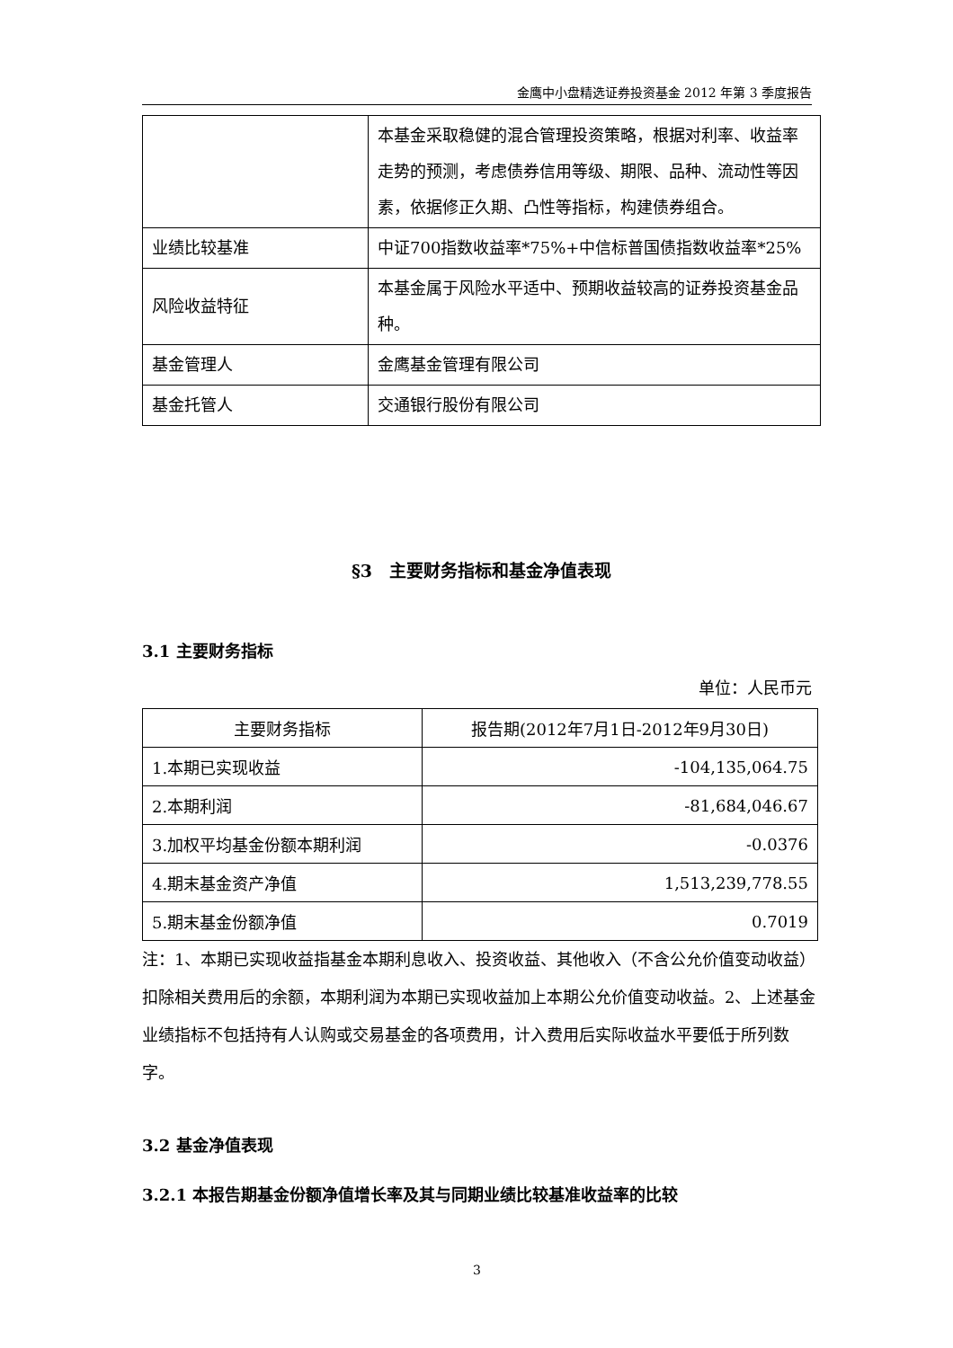金鹰中小盘精选证券投资基金 2012 年第 3 季度报告
| | 本基金采取稳健的混合管理投资策略，根据对利率、收益率走势的预测，考虑债券信用等级、期限、品种、流动性等因素，依据修正久期、凸性等指标，构建债券组合。 |
| 业绩比较基准 | 中证700指数收益率*75%+中信标普国债指数收益率*25% |
| 风险收益特征 | 本基金属于风险水平适中、预期收益较高的证券投资基金品种。 |
| 基金管理人 | 金鹰基金管理有限公司 |
| 基金托管人 | 交通银行股份有限公司 |
§3　主要财务指标和基金净值表现
3.1 主要财务指标
单位：人民币元
| 主要财务指标 | 报告期(2012年7月1日-2012年9月30日) |
| --- | --- |
| 1.本期已实现收益 | -104,135,064.75 |
| 2.本期利润 | -81,684,046.67 |
| 3.加权平均基金份额本期利润 | -0.0376 |
| 4.期末基金资产净值 | 1,513,239,778.55 |
| 5.期末基金份额净值 | 0.7019 |
注：1、本期已实现收益指基金本期利息收入、投资收益、其他收入（不含公允价值变动收益）扣除相关费用后的余额，本期利润为本期已实现收益加上本期公允价值变动收益。2、上述基金业绩指标不包括持有人认购或交易基金的各项费用，计入费用后实际收益水平要低于所列数字。
3.2 基金净值表现
3.2.1 本报告期基金份额净值增长率及其与同期业绩比较基准收益率的比较
3